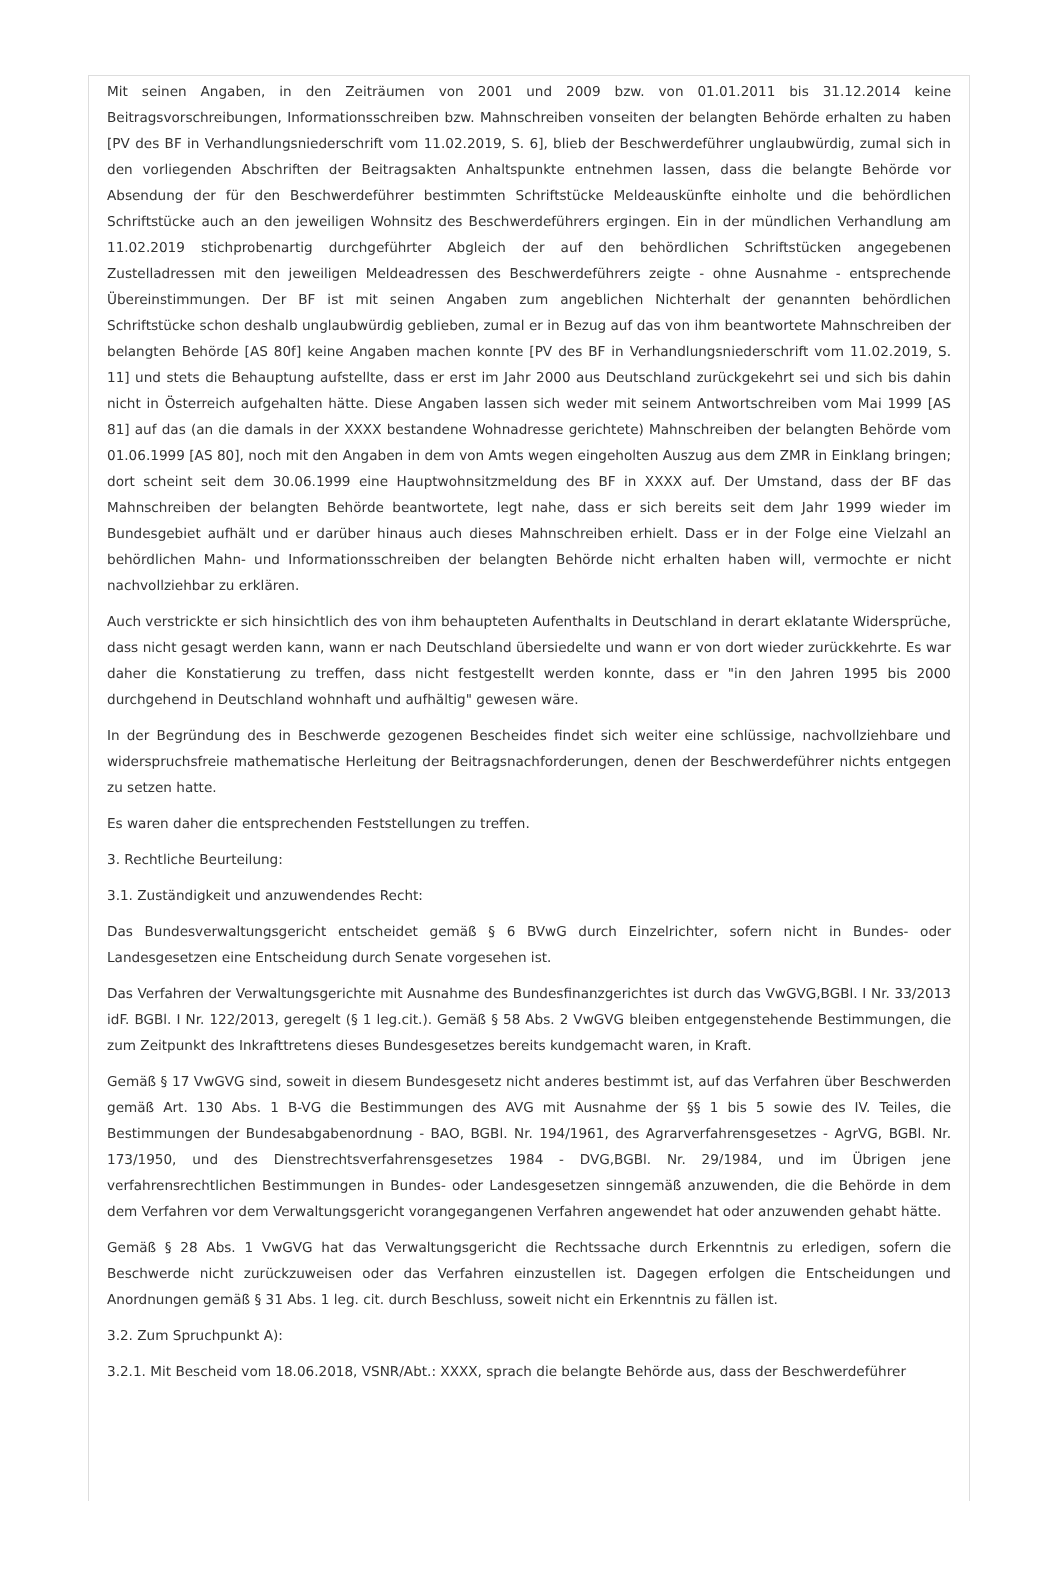Mit seinen Angaben, in den Zeiträumen von 2001 und 2009 bzw. von 01.01.2011 bis 31.12.2014 keine Beitragsvorschreibungen, Informationsschreiben bzw. Mahnschreiben vonseiten der belangten Behörde erhalten zu haben [PV des BF in Verhandlungsniederschrift vom 11.02.2019, S. 6], blieb der Beschwerdeführer unglaubwürdig, zumal sich in den vorliegenden Abschriften der Beitragsakten Anhaltspunkte entnehmen lassen, dass die belangte Behörde vor Absendung der für den Beschwerdeführer bestimmten Schriftstücke Meldeauskünfte einholte und die behördlichen Schriftstücke auch an den jeweiligen Wohnsitz des Beschwerdeführers ergingen. Ein in der mündlichen Verhandlung am 11.02.2019 stichprobenartig durchgeführter Abgleich der auf den behördlichen Schriftstücken angegebenen Zustelladressen mit den jeweiligen Meldeadressen des Beschwerdeführers zeigte - ohne Ausnahme - entsprechende Übereinstimmungen. Der BF ist mit seinen Angaben zum angeblichen Nichterhalt der genannten behördlichen Schriftstücke schon deshalb unglaubwürdig geblieben, zumal er in Bezug auf das von ihm beantwortete Mahnschreiben der belangten Behörde [AS 80f] keine Angaben machen konnte [PV des BF in Verhandlungsniederschrift vom 11.02.2019, S. 11] und stets die Behauptung aufstellte, dass er erst im Jahr 2000 aus Deutschland zurückgekehrt sei und sich bis dahin nicht in Österreich aufgehalten hätte. Diese Angaben lassen sich weder mit seinem Antwortschreiben vom Mai 1999 [AS 81] auf das (an die damals in der XXXX bestandene Wohnadresse gerichtete) Mahnschreiben der belangten Behörde vom 01.06.1999 [AS 80], noch mit den Angaben in dem von Amts wegen eingeholten Auszug aus dem ZMR in Einklang bringen; dort scheint seit dem 30.06.1999 eine Hauptwohnsitzmeldung des BF in XXXX auf. Der Umstand, dass der BF das Mahnschreiben der belangten Behörde beantwortete, legt nahe, dass er sich bereits seit dem Jahr 1999 wieder im Bundesgebiet aufhält und er darüber hinaus auch dieses Mahnschreiben erhielt. Dass er in der Folge eine Vielzahl an behördlichen Mahn- und Informationsschreiben der belangten Behörde nicht erhalten haben will, vermochte er nicht nachvollziehbar zu erklären.
Auch verstrickte er sich hinsichtlich des von ihm behaupteten Aufenthalts in Deutschland in derart eklatante Widersprüche, dass nicht gesagt werden kann, wann er nach Deutschland übersiedelte und wann er von dort wieder zurückkehrte. Es war daher die Konstatierung zu treffen, dass nicht festgestellt werden konnte, dass er "in den Jahren 1995 bis 2000 durchgehend in Deutschland wohnhaft und aufhältig" gewesen wäre.
In der Begründung des in Beschwerde gezogenen Bescheides findet sich weiter eine schlüssige, nachvollziehbare und widerspruchsfreie mathematische Herleitung der Beitragsnachforderungen, denen der Beschwerdeführer nichts entgegen zu setzen hatte.
Es waren daher die entsprechenden Feststellungen zu treffen.
3. Rechtliche Beurteilung:
3.1. Zuständigkeit und anzuwendendes Recht:
Das Bundesverwaltungsgericht entscheidet gemäß § 6 BVwG durch Einzelrichter, sofern nicht in Bundes- oder Landesgesetzen eine Entscheidung durch Senate vorgesehen ist.
Das Verfahren der Verwaltungsgerichte mit Ausnahme des Bundesfinanzgerichtes ist durch das VwGVG,BGBl. I Nr. 33/2013 idF. BGBl. I Nr. 122/2013, geregelt (§ 1 leg.cit.). Gemäß § 58 Abs. 2 VwGVG bleiben entgegenstehende Bestimmungen, die zum Zeitpunkt des Inkrafttretens dieses Bundesgesetzes bereits kundgemacht waren, in Kraft.
Gemäß § 17 VwGVG sind, soweit in diesem Bundesgesetz nicht anderes bestimmt ist, auf das Verfahren über Beschwerden gemäß Art. 130 Abs. 1 B-VG die Bestimmungen des AVG mit Ausnahme der §§ 1 bis 5 sowie des IV. Teiles, die Bestimmungen der Bundesabgabenordnung - BAO, BGBl. Nr. 194/1961, des Agrarverfahrensgesetzes - AgrVG, BGBl. Nr. 173/1950, und des Dienstrechtsverfahrensgesetzes 1984 - DVG,BGBl. Nr. 29/1984, und im Übrigen jene verfahrensrechtlichen Bestimmungen in Bundes- oder Landesgesetzen sinngemäß anzuwenden, die die Behörde in dem dem Verfahren vor dem Verwaltungsgericht vorangegangenen Verfahren angewendet hat oder anzuwenden gehabt hätte.
Gemäß § 28 Abs. 1 VwGVG hat das Verwaltungsgericht die Rechtssache durch Erkenntnis zu erledigen, sofern die Beschwerde nicht zurückzuweisen oder das Verfahren einzustellen ist. Dagegen erfolgen die Entscheidungen und Anordnungen gemäß § 31 Abs. 1 leg. cit. durch Beschluss, soweit nicht ein Erkenntnis zu fällen ist.
3.2. Zum Spruchpunkt A):
3.2.1. Mit Bescheid vom 18.06.2018, VSNR/Abt.: XXXX, sprach die belangte Behörde aus, dass der Beschwerdeführer